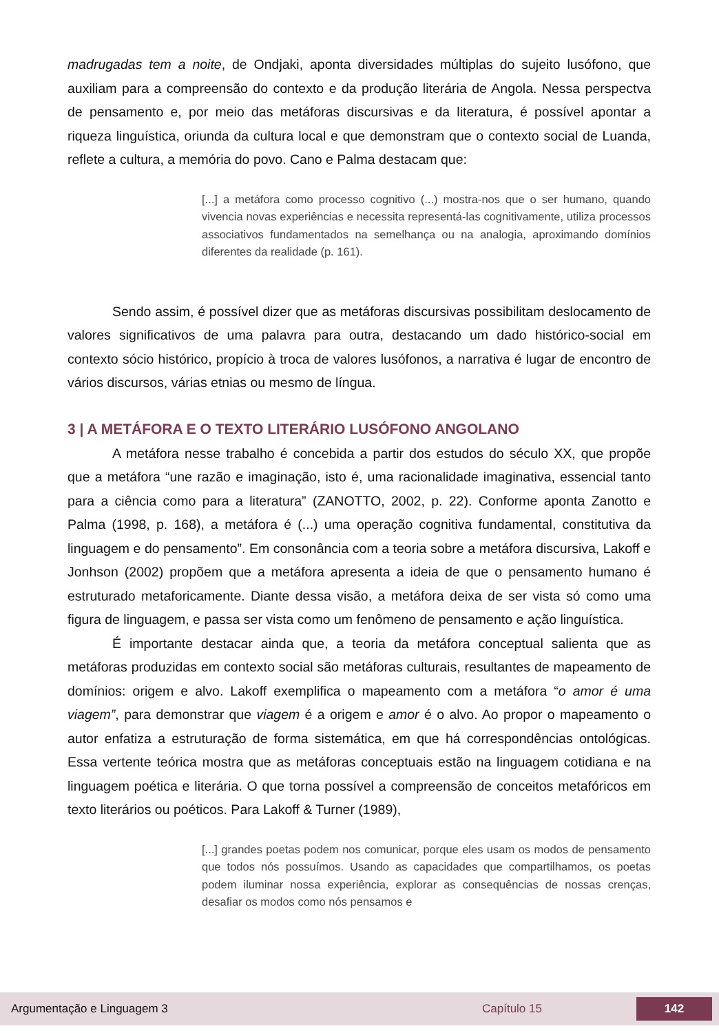madrugadas tem a noite, de Ondjaki, aponta diversidades múltiplas do sujeito lusófono, que auxiliam para a compreensão do contexto e da produção literária de Angola. Nessa perspectva de pensamento e, por meio das metáforas discursivas e da literatura, é possível apontar a riqueza linguística, oriunda da cultura local e que demonstram que o contexto social de Luanda, reflete a cultura, a memória do povo. Cano e Palma destacam que:
[...] a metáfora como processo cognitivo (...) mostra-nos que o ser humano, quando vivencia novas experiências e necessita representá-las cognitivamente, utiliza processos associativos fundamentados na semelhança ou na analogia, aproximando domínios diferentes da realidade (p. 161).
Sendo assim, é possível dizer que as metáforas discursivas possibilitam deslocamento de valores significativos de uma palavra para outra, destacando um dado histórico-social em contexto sócio histórico, propício à troca de valores lusófonos, a narrativa é lugar de encontro de vários discursos, várias etnias ou mesmo de língua.
3 | A METÁFORA E O TEXTO LITERÁRIO LUSÓFONO ANGOLANO
A metáfora nesse trabalho é concebida a partir dos estudos do século XX, que propõe que a metáfora “une razão e imaginação, isto é, uma racionalidade imaginativa, essencial tanto para a ciência como para a literatura” (ZANOTTO, 2002, p. 22). Conforme aponta Zanotto e Palma (1998, p. 168), a metáfora é (...) uma operação cognitiva fundamental, constitutiva da linguagem e do pensamento”. Em consonância com a teoria sobre a metáfora discursiva, Lakoff e Jonhson (2002) propõem que a metáfora apresenta a ideia de que o pensamento humano é estruturado metaforicamente. Diante dessa visão, a metáfora deixa de ser vista só como uma figura de linguagem, e passa ser vista como um fenômeno de pensamento e ação linguística.
É importante destacar ainda que, a teoria da metáfora conceptual salienta que as metáforas produzidas em contexto social são metáforas culturais, resultantes de mapeamento de domínios: origem e alvo. Lakoff exemplifica o mapeamento com a metáfora “o amor é uma viagem”, para demonstrar que viagem é a origem e amor é o alvo. Ao propor o mapeamento o autor enfatiza a estruturação de forma sistemática, em que há correspondências ontológicas. Essa vertente teórica mostra que as metáforas conceptuais estão na linguagem cotidiana e na linguagem poética e literária. O que torna possível a compreensão de conceitos metafóricos em texto literários ou poéticos. Para Lakoff & Turner (1989),
[...] grandes poetas podem nos comunicar, porque eles usam os modos de pensamento que todos nós possuímos. Usando as capacidades que compartilhamos, os poetas podem iluminar nossa experiência, explorar as consequências de nossas crenças, desafiar os modos como nós pensamos e
Argumentação e Linguagem 3 Capítulo 15 142